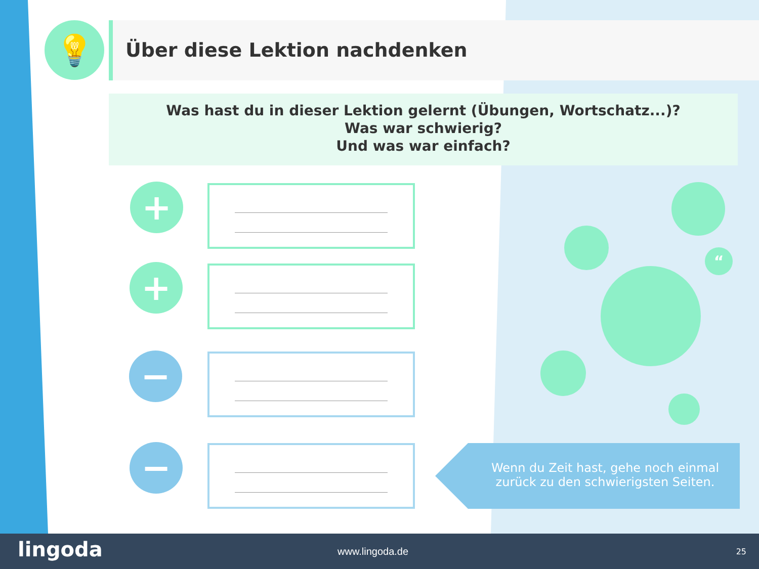💡 Über diese Lektion nachdenken
Was hast du in dieser Lektion gelernt (Übungen, Wortschatz...)?
Was war schwierig?
Und was war einfach?
+
+
−
−
“
Wenn du Zeit hast, gehe noch einmal zurück zu den schwierigsten Seiten.
lingoda www.lingoda.de 25